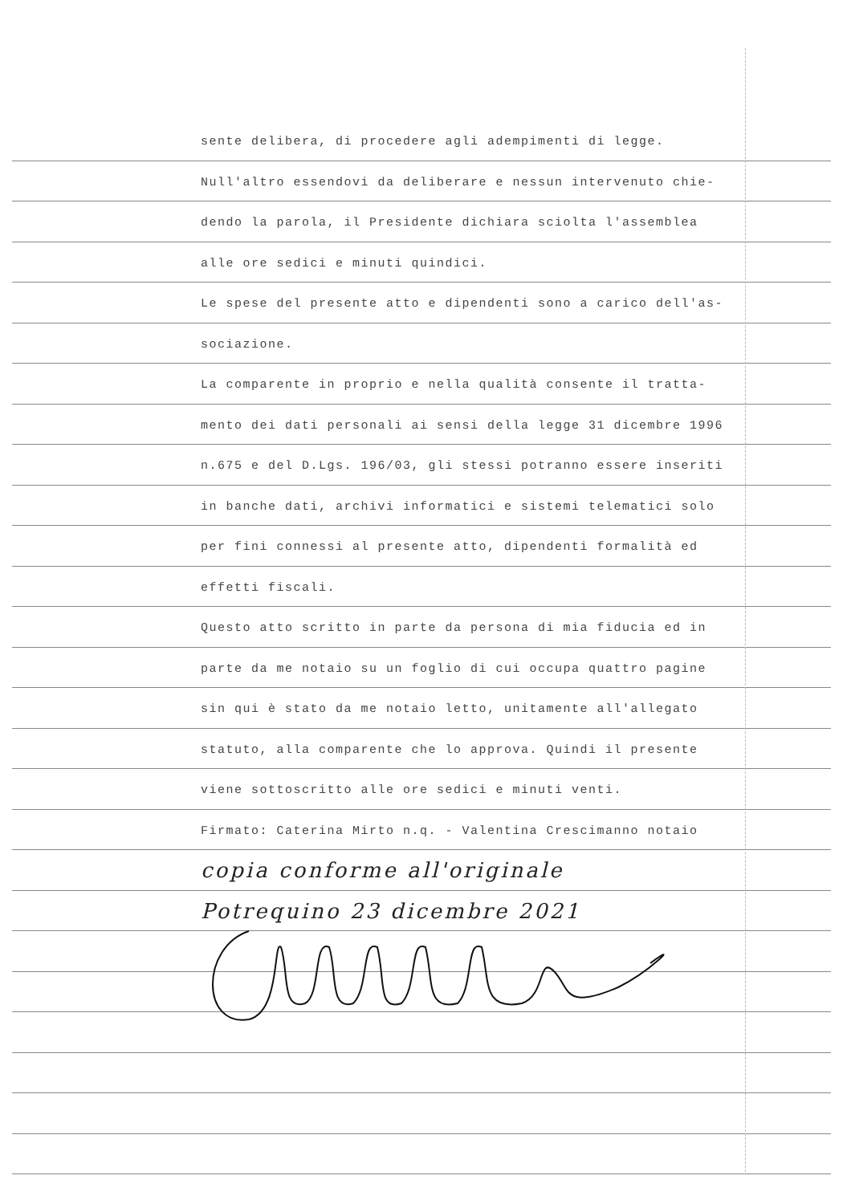sente delibera, di procedere agli adempimenti di legge.
Null'altro essendovi da deliberare e nessun intervenuto chie-
dendo la parola, il Presidente dichiara sciolta l'assemblea
alle ore sedici e minuti quindici.
Le spese del presente atto e dipendenti sono a carico dell'as-
sociazione.
La comparente in proprio e nella qualità consente il tratta-
mento dei dati personali ai sensi della legge 31 dicembre 1996
n.675 e del D.Lgs. 196/03, gli stessi potranno essere inseriti
in banche dati, archivi informatici e sistemi telematici solo
per fini connessi al presente atto, dipendenti formalità ed
effetti fiscali.
Questo atto scritto in parte da persona di mia fiducia ed in
parte da me notaio su un foglio di cui occupa quattro pagine
sin qui è stato da me notaio letto, unitamente all'allegato
statuto, alla comparente che lo approva. Quindi il presente
viene sottoscritto alle ore sedici e minuti venti.
Firmato: Caterina Mirto n.q. - Valentina Crescimanno notaio
copia conforme all'originale
Potrequino 23 dicembre 2021